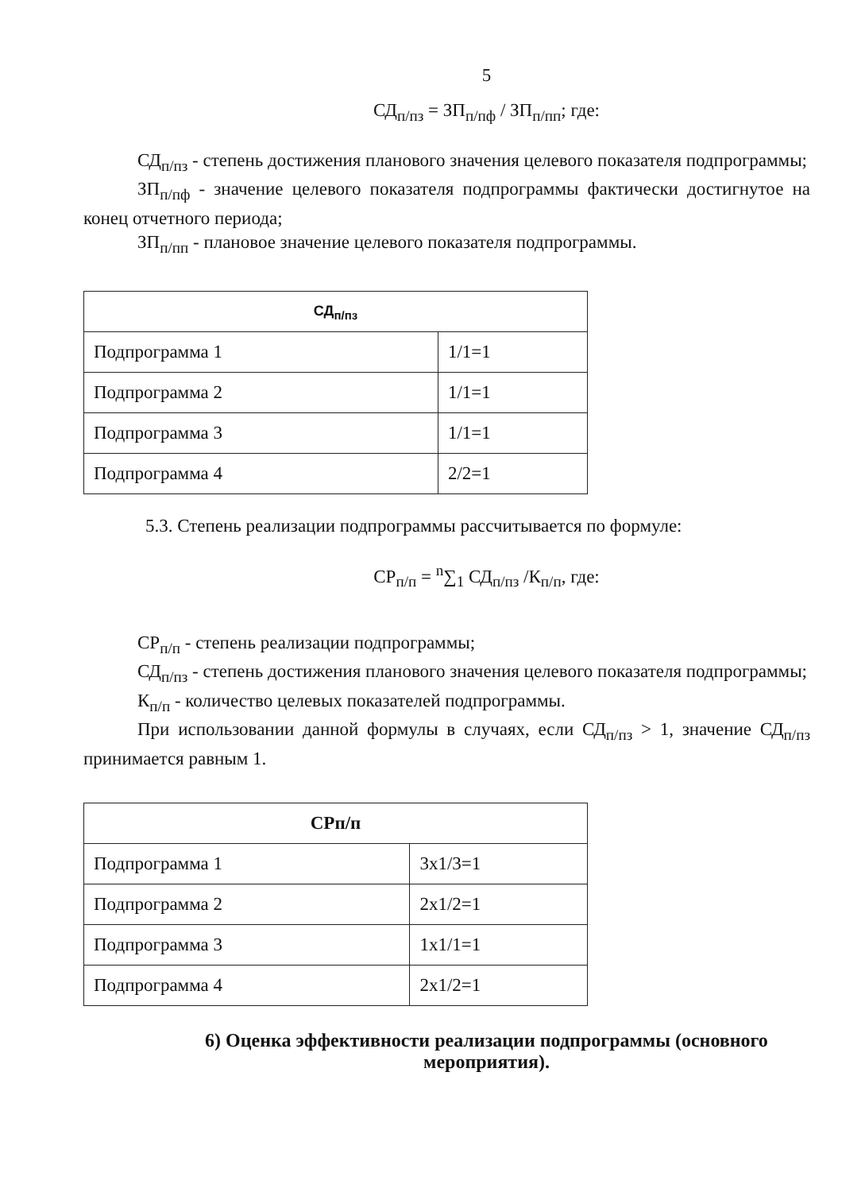5
СД<sub>п/пз</sub> = ЗП<sub>п/пф</sub> / ЗП<sub>п/пп</sub>; где:
СД<sub>п/пз</sub> - степень достижения планового значения целевого показателя подпрограммы;
ЗП<sub>п/пф</sub> - значение целевого показателя подпрограммы фактически достигнутое на конец отчетного периода;
ЗП<sub>п/пп</sub> - плановое значение целевого показателя подпрограммы.
| СД<sub>п/пз</sub> | |
| --- | --- |
| Подпрограмма 1 | 1/1=1 |
| Подпрограмма 2 | 1/1=1 |
| Подпрограмма 3 | 1/1=1 |
| Подпрограмма 4 | 2/2=1 |
5.3. Степень реализации подпрограммы рассчитывается по формуле:
СР<sub>п/п</sub> = <sup>n</sup>∑<sub>1</sub> СД<sub>п/пз</sub> /К<sub>п/п</sub>, где:
СР<sub>п/п</sub> - степень реализации подпрограммы;
СД<sub>п/пз</sub> - степень достижения планового значения целевого показателя подпрограммы;
К<sub>п/п</sub> - количество целевых показателей подпрограммы.
При использовании данной формулы в случаях, если СД<sub>п/пз</sub> > 1, значение СД<sub>п/пз</sub> принимается равным 1.
| СРп/п | |
| --- | --- |
| Подпрограмма 1 | 3x1/3=1 |
| Подпрограмма 2 | 2x1/2=1 |
| Подпрограмма 3 | 1x1/1=1 |
| Подпрограмма 4 | 2x1/2=1 |
6) Оценка эффективности реализации подпрограммы (основного мероприятия).